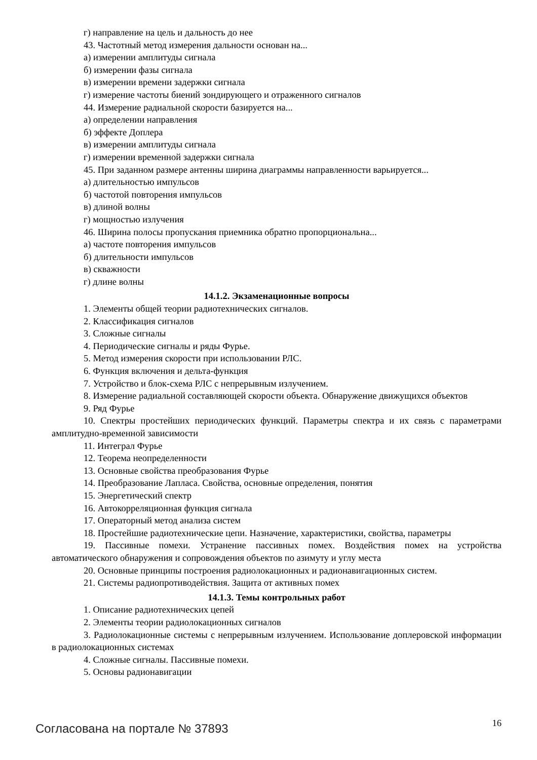г) направление на цель и дальность до нее
43. Частотный метод измерения дальности основан на...
а) измерении амплитуды сигнала
б) измерении фазы сигнала
в) измерении времени задержки сигнала
г) измерение частоты биений зондирующего и отраженного сигналов
44. Измерение радиальной скорости базируется на...
а) определении направления
б) эффекте Доплера
в) измерении амплитуды сигнала
г) измерении временной задержки сигнала
45. При заданном размере антенны ширина диаграммы направленности варьируется...
а) длительностью импульсов
б) частотой повторения импульсов
в) длиной волны
г) мощностью излучения
46. Ширина полосы пропускания приемника обратно пропорциональна...
а) частоте повторения импульсов
б) длительности импульсов
в) скважности
г) длине волны
14.1.2. Экзаменационные вопросы
1. Элементы общей теории радиотехнических сигналов.
2. Классификация сигналов
3. Сложные сигналы
4. Периодические сигналы и ряды Фурье.
5. Метод измерения скорости при использовании РЛС.
6. Функция включения и дельта-функция
7. Устройство и блок-схема РЛС с непрерывным излучением.
8. Измерение радиальной составляющей скорости объекта. Обнаружение движущихся объектов
9. Ряд Фурье
10. Спектры простейших периодических функций. Параметры спектра и их связь с параметрами амплитудно-временной зависимости
11. Интеграл Фурье
12. Теорема неопределенности
13. Основные свойства преобразования Фурье
14. Преобразование Лапласа. Свойства, основные определения, понятия
15. Энергетический спектр
16. Автокорреляционная функция сигнала
17. Операторный метод анализа систем
18. Простейшие радиотехнические цепи. Назначение, характеристики, свойства, параметры
19. Пассивные помехи. Устранение пассивных помех. Воздействия помех на устройства автоматического обнаружения и сопровождения объектов по азимуту и углу места
20. Основные принципы построения радиолокационных и радионавигационных систем.
21. Системы радиопротиводействия. Защита от активных помех
14.1.3. Темы контрольных работ
1. Описание радиотехнических цепей
2. Элементы теории радиолокационных сигналов
3. Радиолокационные системы с непрерывным излучением. Использование доплеровской информации в радиолокационных системах
4. Сложные сигналы. Пассивные помехи.
5. Основы радионавигации
Согласована на портале № 37893 16